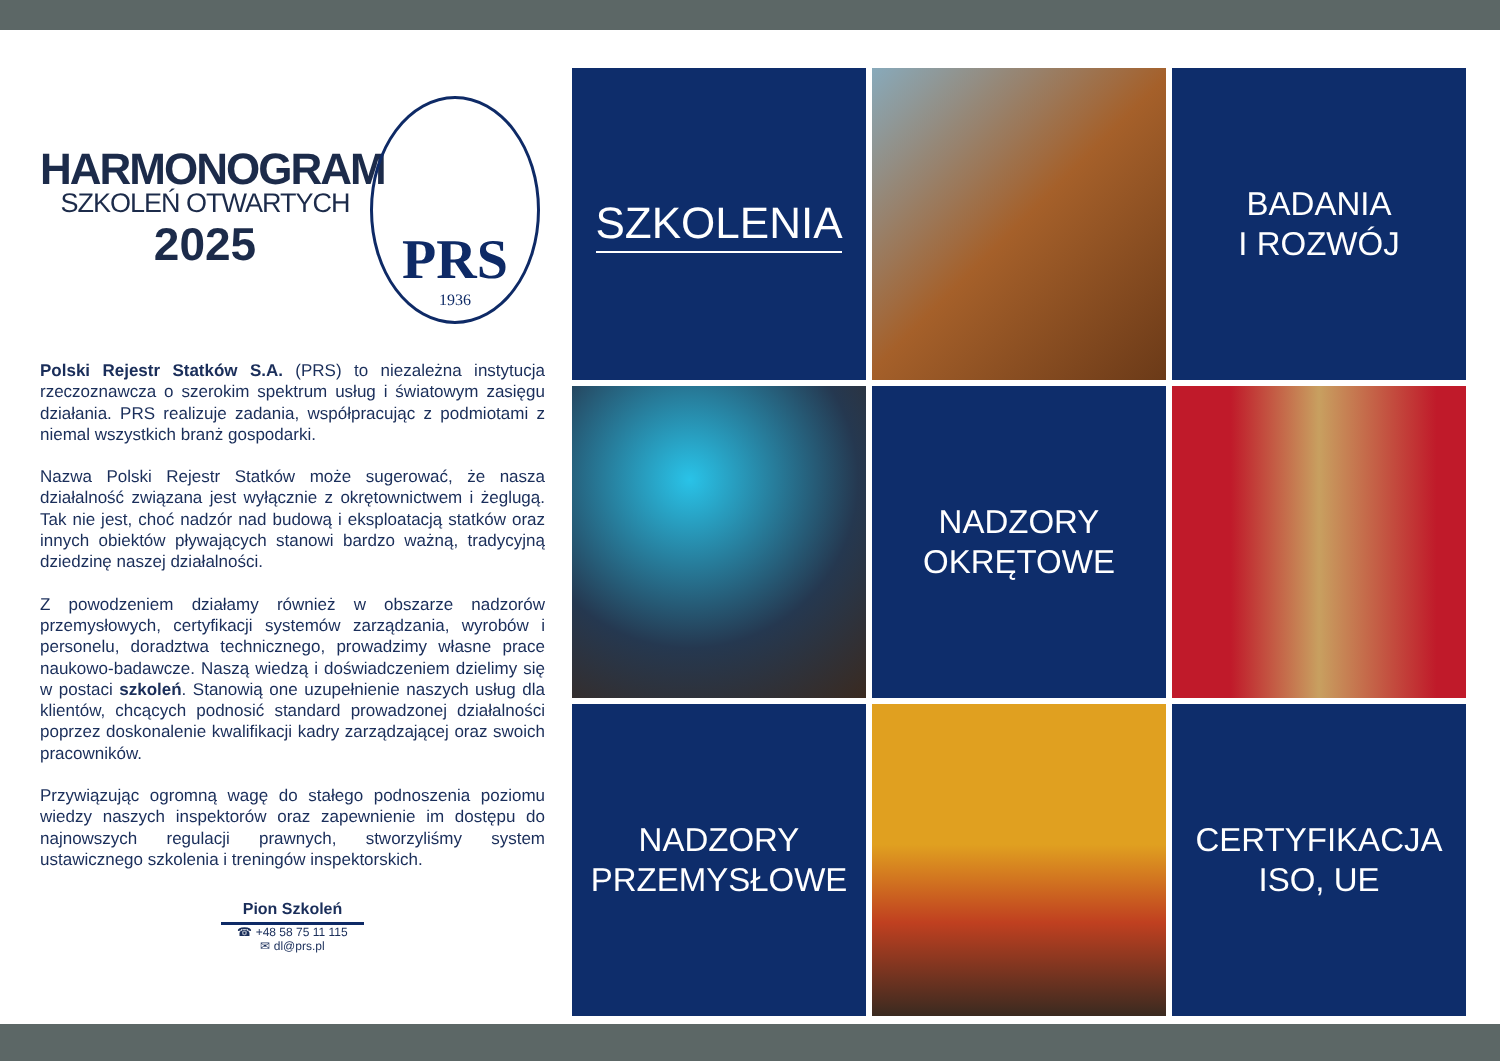HARMONOGRAM
SZKOLEŃ OTWARTYCH
2025
PRS
1936
Polski Rejestr Statków S.A. (PRS) to niezależna instytucja rzeczoznawcza o szerokim spektrum usług i światowym zasięgu działania. PRS realizuje zadania, współpracując z podmiotami z niemal wszystkich branż gospodarki.
Nazwa Polski Rejestr Statków może sugerować, że nasza działalność związana jest wyłącznie z okrętownictwem i żeglugą. Tak nie jest, choć nadzór nad budową i eksploatacją statków oraz innych obiektów pływających stanowi bardzo ważną, tradycyjną dziedzinę naszej działalności.
Z powodzeniem działamy również w obszarze nadzorów przemysłowych, certyfikacji systemów zarządzania, wyrobów i personelu, doradztwa technicznego, prowadzimy własne prace naukowo-badawcze. Naszą wiedzą i doświadczeniem dzielimy się w postaci szkoleń. Stanowią one uzupełnienie naszych usług dla klientów, chcących podnosić standard prowadzonej działalności poprzez doskonalenie kwalifikacji kadry zarządzającej oraz swoich pracowników.
Przywiązując ogromną wagę do stałego podnoszenia poziomu wiedzy naszych inspektorów oraz zapewnienie im dostępu do najnowszych regulacji prawnych, stworzyliśmy system ustawicznego szkolenia i treningów inspektorskich.
Pion Szkoleń
☎ +48 58 75 11 115
✉ dl@prs.pl
SZKOLENIA
BADANIA
I ROZWÓJ
NADZORY
OKRĘTOWE
NADZORY
PRZEMYSŁOWE
CERTYFIKACJA
ISO, UE